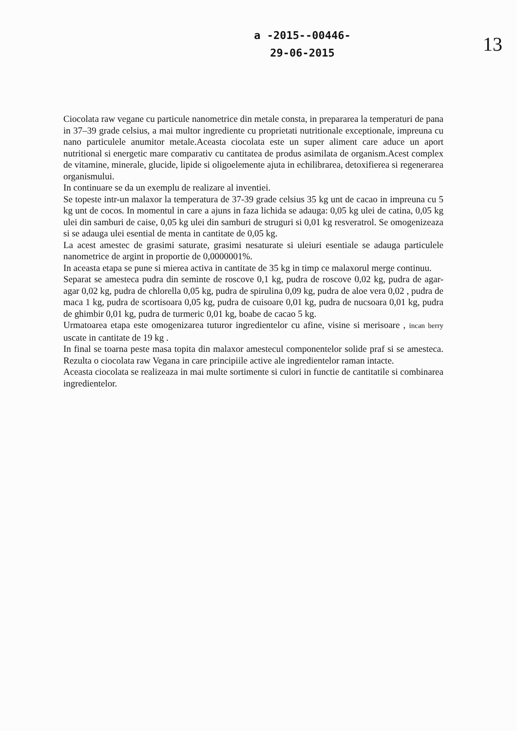a -2015--00446-
29-06-2015
13
Ciocolata raw vegane cu particule nanometrice din metale consta, in prepararea la temperaturi de pana in 37–39 grade celsius, a mai multor ingrediente cu proprietati nutritionale exceptionale, impreuna cu nano particulele anumitor metale.Aceasta ciocolata este un super aliment care aduce un aport nutritional si energetic mare comparativ cu cantitatea de produs asimilata de organism.Acest complex de vitamine, minerale, glucide, lipide si oligoelemente ajuta in echilibrarea, detoxifierea si regenerarea organismului.
In continuare se da un exemplu de realizare al inventiei.
Se topeste intr-un malaxor la temperatura de 37-39 grade celsius 35 kg unt de cacao in impreuna cu 5 kg unt de cocos. In momentul in care a ajuns in faza lichida se adauga: 0,05 kg ulei de catina, 0,05 kg ulei din samburi de caise, 0,05 kg ulei din samburi de struguri si 0,01 kg resveratrol. Se omogenizeaza si se adauga ulei esential de menta in cantitate de 0,05 kg.
La acest amestec de grasimi saturate, grasimi nesaturate si uleiuri esentiale se adauga particulele nanometrice de argint in proportie de 0,0000001%.
In aceasta etapa se pune si mierea activa in cantitate de 35 kg in timp ce malaxorul merge continuu.
Separat se amesteca pudra din seminte de roscove 0,1 kg, pudra de roscove 0,02 kg, pudra de agar-agar 0,02 kg, pudra de chlorella 0,05 kg, pudra de spirulina 0,09 kg, pudra de aloe vera 0,02 , pudra de maca 1 kg, pudra de scortisoara 0,05 kg, pudra de cuisoare 0,01 kg, pudra de nucsoara 0,01 kg, pudra de ghimbir 0,01 kg, pudra de turmeric 0,01 kg, boabe de cacao 5 kg.
Urmatoarea etapa este omogenizarea tuturor ingredientelor cu afine, visine si merisoare , incan berry uscate in cantitate de 19 kg .
In final se toarna peste masa topita din malaxor amestecul componentelor solide praf si se amesteca. Rezulta o ciocolata raw Vegana in care principiile active ale ingredientelor raman intacte.
Aceasta ciocolata se realizeaza in mai multe sortimente si culori in functie de cantitatile si combinarea ingredientelor.